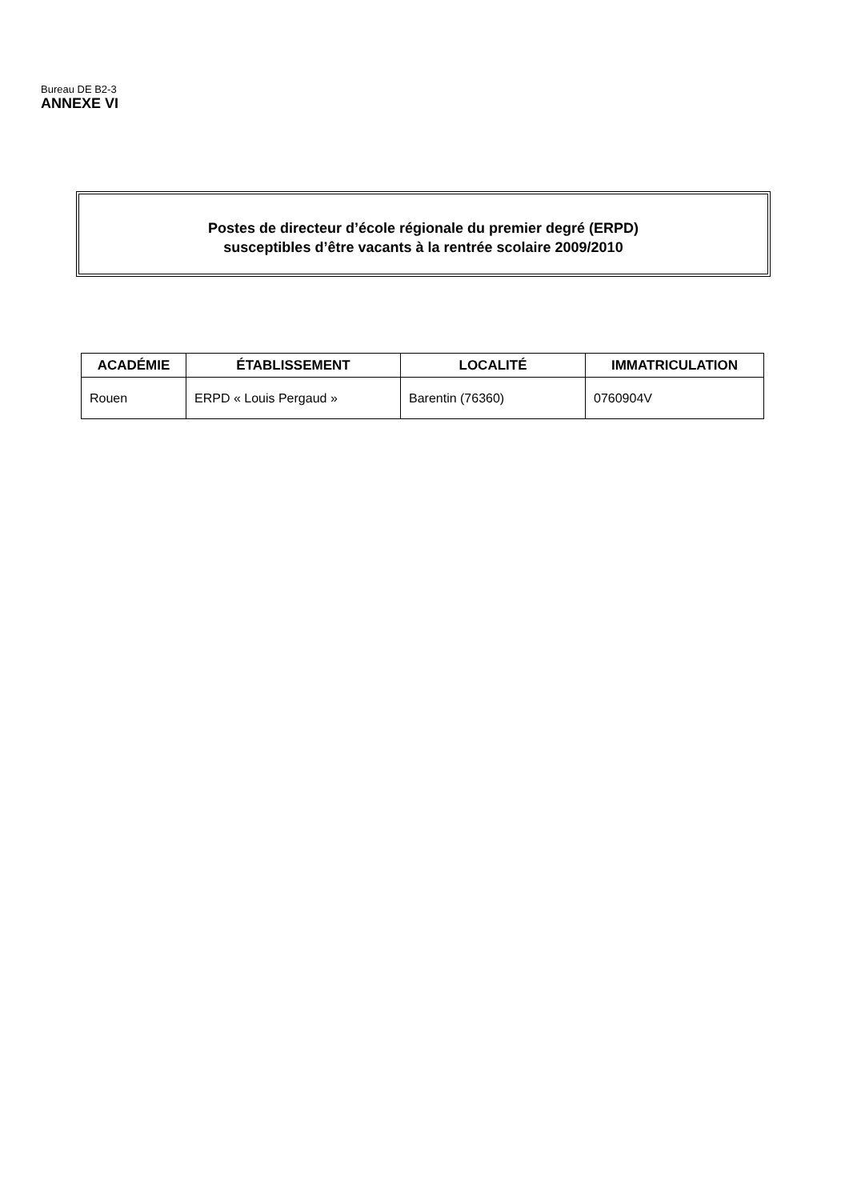Bureau DE B2-3
ANNEXE VI
Postes de directeur d’école régionale du premier degré (ERPD)
susceptibles d’être vacants à la rentrée scolaire 2009/2010
| ACADÉMIE | ÉTABLISSEMENT | LOCALITÉ | IMMATRICULATION |
| --- | --- | --- | --- |
| Rouen | ERPD « Louis Pergaud » | Barentin (76360) | 0760904V |